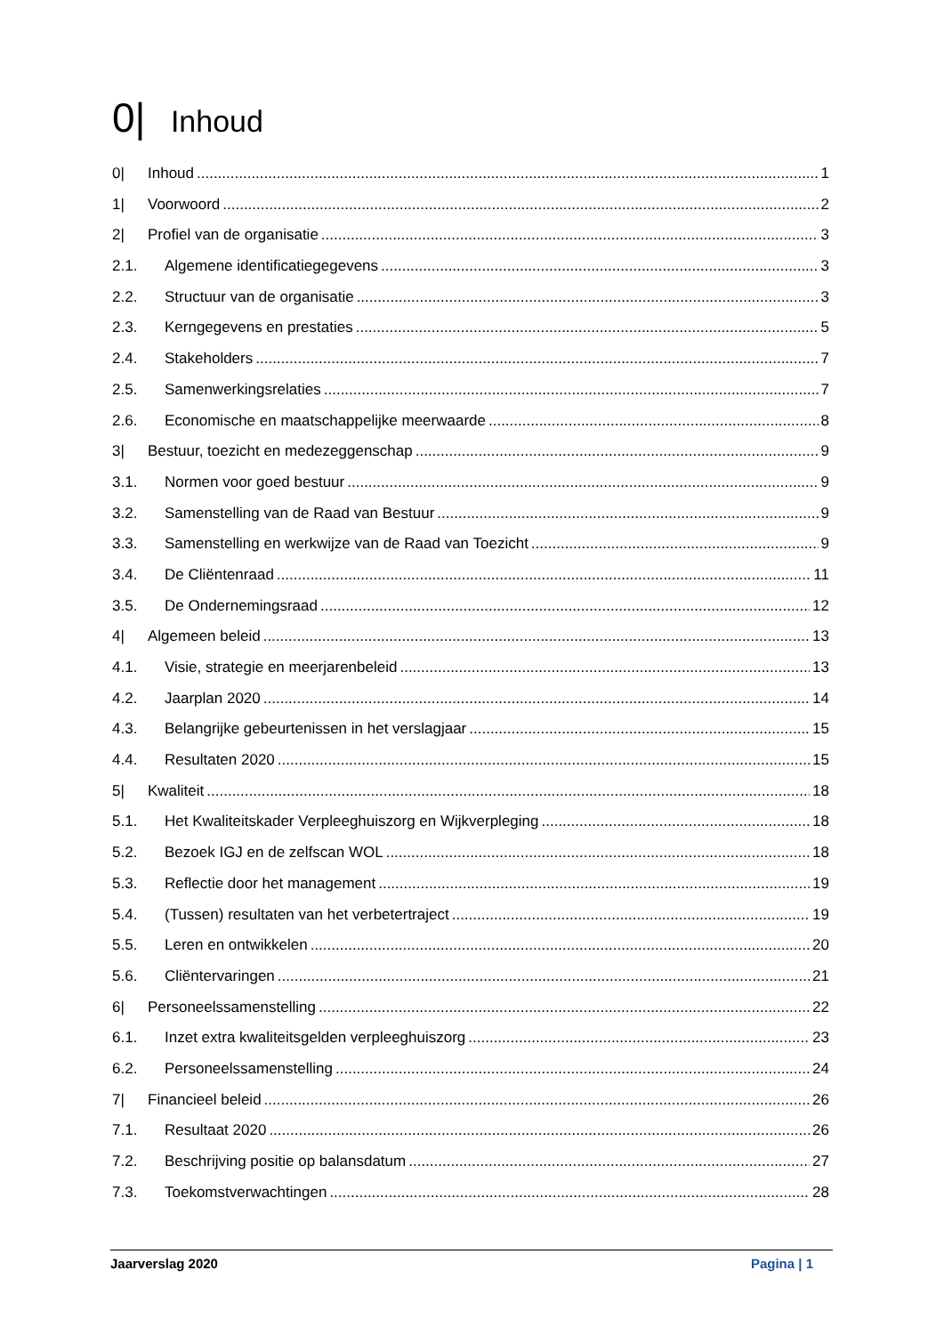0| Inhoud
0| Inhoud 1
1| Voorwoord 2
2| Profiel van de organisatie 3
2.1. Algemene identificatiegegevens 3
2.2. Structuur van de organisatie 3
2.3. Kerngegevens en prestaties 5
2.4. Stakeholders 7
2.5. Samenwerkingsrelaties 7
2.6. Economische en maatschappelijke meerwaarde 8
3| Bestuur, toezicht en medezeggenschap 9
3.1. Normen voor goed bestuur 9
3.2. Samenstelling van de Raad van Bestuur 9
3.3. Samenstelling en werkwijze van de Raad van Toezicht 9
3.4. De Cliëntenraad 11
3.5. De Ondernemingsraad 12
4| Algemeen beleid 13
4.1. Visie, strategie en meerjarenbeleid 13
4.2. Jaarplan 2020 14
4.3. Belangrijke gebeurtenissen in het verslagjaar 15
4.4. Resultaten 2020 15
5| Kwaliteit 18
5.1. Het Kwaliteitskader Verpleeghuiszorg en Wijkverpleging 18
5.2. Bezoek IGJ en de zelfscan WOL 18
5.3. Reflectie door het management 19
5.4. (Tussen) resultaten van het verbetertraject 19
5.5. Leren en ontwikkelen 20
5.6. Cliëntervaringen 21
6| Personeelssamenstelling 22
6.1. Inzet extra kwaliteitsgelden verpleeghuiszorg 23
6.2. Personeelssamenstelling 24
7| Financieel beleid 26
7.1. Resultaat 2020 26
7.2. Beschrijving positie op balansdatum 27
7.3. Toekomstverwachtingen 28
Jaarverslag 2020 Pagina | 1